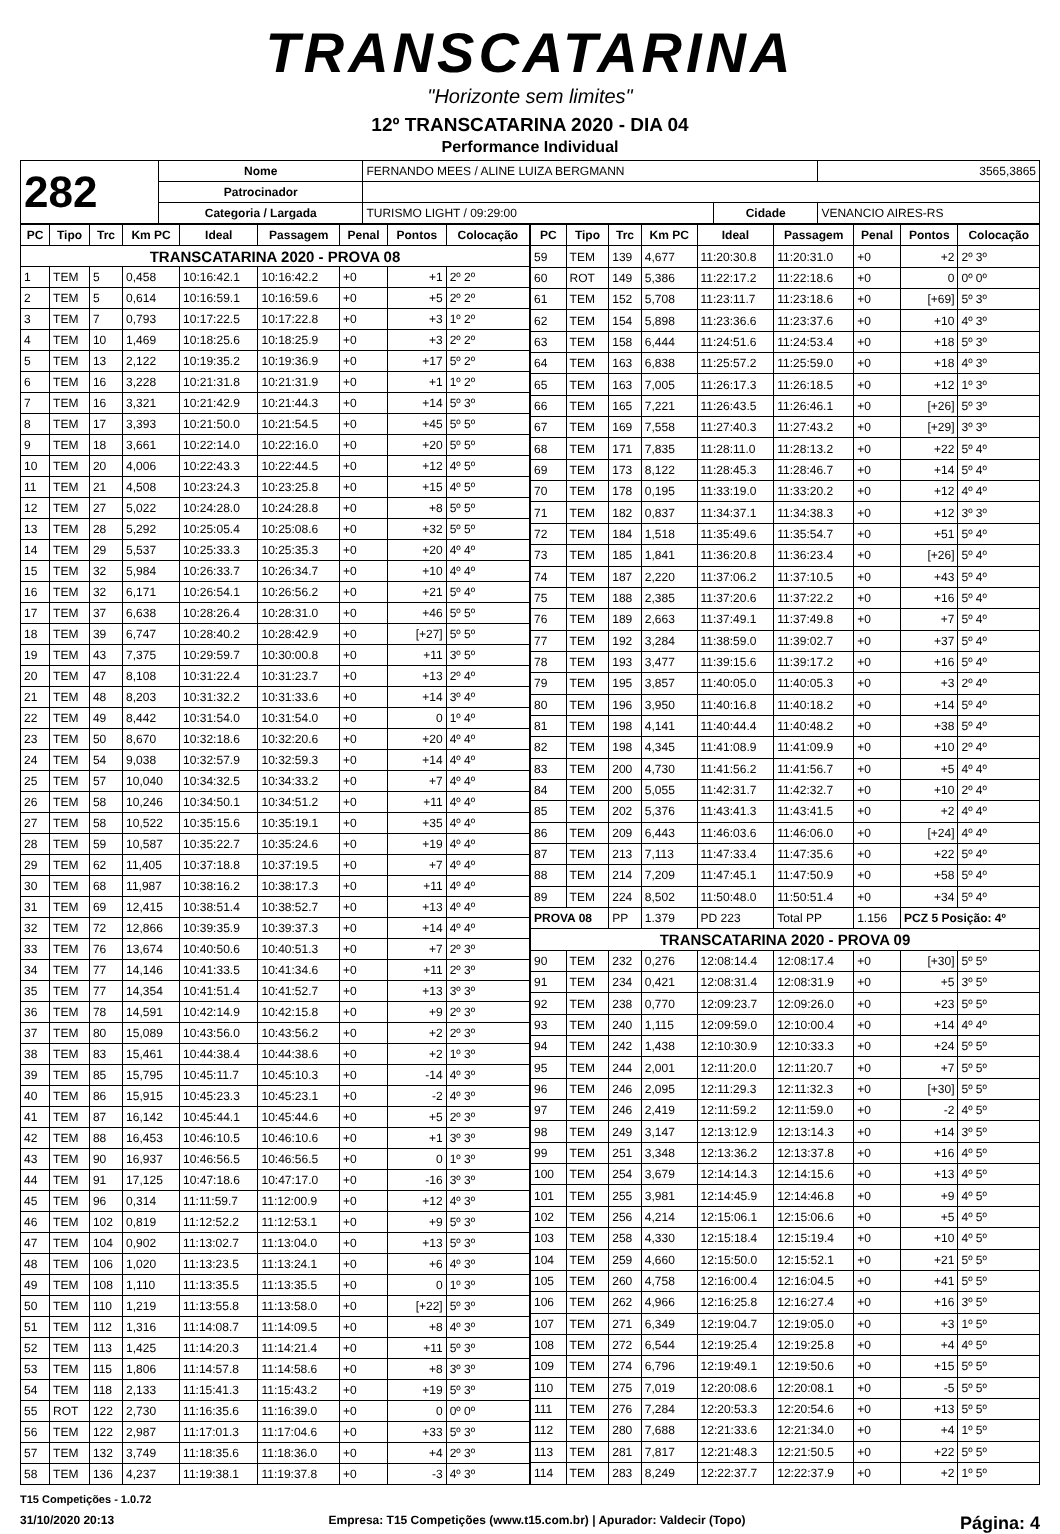TRANSCATARINA
"Horizonte sem limites"
12º TRANSCATARINA 2020 - DIA 04
Performance Individual
| 282 | Nome | FERNANDO MEES / ALINE LUIZA BERGMANN | | | 3565,3865 |
| | Patrocinador | | | | |
| | Categoria / Largada | TURISMO LIGHT / 09:29:00 | Cidade | VENANCIO AIRES-RS | |
| PC | Tipo | Trc | Km PC | Ideal | Passagem | Penal | Pontos | Colocação |
| --- | --- | --- | --- | --- | --- | --- | --- | --- |
| TRANSCATARINA 2020 - PROVA 08 | | | | | | | | |
| 1 | TEM | 5 | 0,458 | 10:16:42.1 | 10:16:42.2 | +0 | +1 | 2º 2º |
| 2 | TEM | 5 | 0,614 | 10:16:59.1 | 10:16:59.6 | +0 | +5 | 2º 2º |
| 3 | TEM | 7 | 0,793 | 10:17:22.5 | 10:17:22.8 | +0 | +3 | 1º 2º |
| 4 | TEM | 10 | 1,469 | 10:18:25.6 | 10:18:25.9 | +0 | +3 | 2º 2º |
| 5 | TEM | 13 | 2,122 | 10:19:35.2 | 10:19:36.9 | +0 | +17 | 5º 2º |
| 6 | TEM | 16 | 3,228 | 10:21:31.8 | 10:21:31.9 | +0 | +1 | 1º 2º |
| 7 | TEM | 16 | 3,321 | 10:21:42.9 | 10:21:44.3 | +0 | +14 | 5º 3º |
| 8 | TEM | 17 | 3,393 | 10:21:50.0 | 10:21:54.5 | +0 | +45 | 5º 5º |
| 9 | TEM | 18 | 3,661 | 10:22:14.0 | 10:22:16.0 | +0 | +20 | 5º 5º |
| 10 | TEM | 20 | 4,006 | 10:22:43.3 | 10:22:44.5 | +0 | +12 | 4º 5º |
| 11 | TEM | 21 | 4,508 | 10:23:24.3 | 10:23:25.8 | +0 | +15 | 4º 5º |
| 12 | TEM | 27 | 5,022 | 10:24:28.0 | 10:24:28.8 | +0 | +8 | 5º 5º |
| 13 | TEM | 28 | 5,292 | 10:25:05.4 | 10:25:08.6 | +0 | +32 | 5º 5º |
| 14 | TEM | 29 | 5,537 | 10:25:33.3 | 10:25:35.3 | +0 | +20 | 4º 4º |
| 15 | TEM | 32 | 5,984 | 10:26:33.7 | 10:26:34.7 | +0 | +10 | 4º 4º |
| 16 | TEM | 32 | 6,171 | 10:26:54.1 | 10:26:56.2 | +0 | +21 | 5º 4º |
| 17 | TEM | 37 | 6,638 | 10:28:26.4 | 10:28:31.0 | +0 | +46 | 5º 5º |
| 18 | TEM | 39 | 6,747 | 10:28:40.2 | 10:28:42.9 | +0 | [+27] | 5º 5º |
| 19 | TEM | 43 | 7,375 | 10:29:59.7 | 10:30:00.8 | +0 | +11 | 3º 5º |
| 20 | TEM | 47 | 8,108 | 10:31:22.4 | 10:31:23.7 | +0 | +13 | 2º 4º |
| 21 | TEM | 48 | 8,203 | 10:31:32.2 | 10:31:33.6 | +0 | +14 | 3º 4º |
| 22 | TEM | 49 | 8,442 | 10:31:54.0 | 10:31:54.0 | +0 | 0 | 1º 4º |
| 23 | TEM | 50 | 8,670 | 10:32:18.6 | 10:32:20.6 | +0 | +20 | 4º 4º |
| 24 | TEM | 54 | 9,038 | 10:32:57.9 | 10:32:59.3 | +0 | +14 | 4º 4º |
| 25 | TEM | 57 | 10,040 | 10:34:32.5 | 10:34:33.2 | +0 | +7 | 4º 4º |
| 26 | TEM | 58 | 10,246 | 10:34:50.1 | 10:34:51.2 | +0 | +11 | 4º 4º |
| 27 | TEM | 58 | 10,522 | 10:35:15.6 | 10:35:19.1 | +0 | +35 | 4º 4º |
| 28 | TEM | 59 | 10,587 | 10:35:22.7 | 10:35:24.6 | +0 | +19 | 4º 4º |
| 29 | TEM | 62 | 11,405 | 10:37:18.8 | 10:37:19.5 | +0 | +7 | 4º 4º |
| 30 | TEM | 68 | 11,987 | 10:38:16.2 | 10:38:17.3 | +0 | +11 | 4º 4º |
| 31 | TEM | 69 | 12,415 | 10:38:51.4 | 10:38:52.7 | +0 | +13 | 4º 4º |
| 32 | TEM | 72 | 12,866 | 10:39:35.9 | 10:39:37.3 | +0 | +14 | 4º 4º |
| 33 | TEM | 76 | 13,674 | 10:40:50.6 | 10:40:51.3 | +0 | +7 | 2º 3º |
| 34 | TEM | 77 | 14,146 | 10:41:33.5 | 10:41:34.6 | +0 | +11 | 2º 3º |
| 35 | TEM | 77 | 14,354 | 10:41:51.4 | 10:41:52.7 | +0 | +13 | 3º 3º |
| 36 | TEM | 78 | 14,591 | 10:42:14.9 | 10:42:15.8 | +0 | +9 | 2º 3º |
| 37 | TEM | 80 | 15,089 | 10:43:56.0 | 10:43:56.2 | +0 | +2 | 2º 3º |
| 38 | TEM | 83 | 15,461 | 10:44:38.4 | 10:44:38.6 | +0 | +2 | 1º 3º |
| 39 | TEM | 85 | 15,795 | 10:45:11.7 | 10:45:10.3 | +0 | -14 | 4º 3º |
| 40 | TEM | 86 | 15,915 | 10:45:23.3 | 10:45:23.1 | +0 | -2 | 4º 3º |
| 41 | TEM | 87 | 16,142 | 10:45:44.1 | 10:45:44.6 | +0 | +5 | 2º 3º |
| 42 | TEM | 88 | 16,453 | 10:46:10.5 | 10:46:10.6 | +0 | +1 | 3º 3º |
| 43 | TEM | 90 | 16,937 | 10:46:56.5 | 10:46:56.5 | +0 | 0 | 1º 3º |
| 44 | TEM | 91 | 17,125 | 10:47:18.6 | 10:47:17.0 | +0 | -16 | 3º 3º |
| 45 | TEM | 96 | 0,314 | 11:11:59.7 | 11:12:00.9 | +0 | +12 | 4º 3º |
| 46 | TEM | 102 | 0,819 | 11:12:52.2 | 11:12:53.1 | +0 | +9 | 5º 3º |
| 47 | TEM | 104 | 0,902 | 11:13:02.7 | 11:13:04.0 | +0 | +13 | 5º 3º |
| 48 | TEM | 106 | 1,020 | 11:13:23.5 | 11:13:24.1 | +0 | +6 | 4º 3º |
| 49 | TEM | 108 | 1,110 | 11:13:35.5 | 11:13:35.5 | +0 | 0 | 1º 3º |
| 50 | TEM | 110 | 1,219 | 11:13:55.8 | 11:13:58.0 | +0 | [+22] | 5º 3º |
| 51 | TEM | 112 | 1,316 | 11:14:08.7 | 11:14:09.5 | +0 | +8 | 4º 3º |
| 52 | TEM | 113 | 1,425 | 11:14:20.3 | 11:14:21.4 | +0 | +11 | 5º 3º |
| 53 | TEM | 115 | 1,806 | 11:14:57.8 | 11:14:58.6 | +0 | +8 | 3º 3º |
| 54 | TEM | 118 | 2,133 | 11:15:41.3 | 11:15:43.2 | +0 | +19 | 5º 3º |
| 55 | ROT | 122 | 2,730 | 11:16:35.6 | 11:16:39.0 | +0 | 0 | 0º 0º |
| 56 | TEM | 122 | 2,987 | 11:17:01.3 | 11:17:04.6 | +0 | +33 | 5º 3º |
| 57 | TEM | 132 | 3,749 | 11:18:35.6 | 11:18:36.0 | +0 | +4 | 2º 3º |
| 58 | TEM | 136 | 4,237 | 11:19:38.1 | 11:19:37.8 | +0 | -3 | 4º 3º |
| PC | Tipo | Trc | Km PC | Ideal | Passagem | Penal | Pontos | Colocação |
| --- | --- | --- | --- | --- | --- | --- | --- | --- |
| 59 | TEM | 139 | 4,677 | 11:20:30.8 | 11:20:31.0 | +0 | +2 | 2º 3º |
| 60 | ROT | 149 | 5,386 | 11:22:17.2 | 11:22:18.6 | +0 | 0 | 0º 0º |
| 61 | TEM | 152 | 5,708 | 11:23:11.7 | 11:23:18.6 | +0 | [+69] | 5º 3º |
| 62 | TEM | 154 | 5,898 | 11:23:36.6 | 11:23:37.6 | +0 | +10 | 4º 3º |
| 63 | TEM | 158 | 6,444 | 11:24:51.6 | 11:24:53.4 | +0 | +18 | 5º 3º |
| 64 | TEM | 163 | 6,838 | 11:25:57.2 | 11:25:59.0 | +0 | +18 | 4º 3º |
| 65 | TEM | 163 | 7,005 | 11:26:17.3 | 11:26:18.5 | +0 | +12 | 1º 3º |
| 66 | TEM | 165 | 7,221 | 11:26:43.5 | 11:26:46.1 | +0 | [+26] | 5º 3º |
| 67 | TEM | 169 | 7,558 | 11:27:40.3 | 11:27:43.2 | +0 | [+29] | 3º 3º |
| 68 | TEM | 171 | 7,835 | 11:28:11.0 | 11:28:13.2 | +0 | +22 | 5º 4º |
| 69 | TEM | 173 | 8,122 | 11:28:45.3 | 11:28:46.7 | +0 | +14 | 5º 4º |
| 70 | TEM | 178 | 0,195 | 11:33:19.0 | 11:33:20.2 | +0 | +12 | 4º 4º |
| 71 | TEM | 182 | 0,837 | 11:34:37.1 | 11:34:38.3 | +0 | +12 | 3º 3º |
| 72 | TEM | 184 | 1,518 | 11:35:49.6 | 11:35:54.7 | +0 | +51 | 5º 4º |
| 73 | TEM | 185 | 1,841 | 11:36:20.8 | 11:36:23.4 | +0 | [+26] | 5º 4º |
| 74 | TEM | 187 | 2,220 | 11:37:06.2 | 11:37:10.5 | +0 | +43 | 5º 4º |
| 75 | TEM | 188 | 2,385 | 11:37:20.6 | 11:37:22.2 | +0 | +16 | 5º 4º |
| 76 | TEM | 189 | 2,663 | 11:37:49.1 | 11:37:49.8 | +0 | +7 | 5º 4º |
| 77 | TEM | 192 | 3,284 | 11:38:59.0 | 11:39:02.7 | +0 | +37 | 5º 4º |
| 78 | TEM | 193 | 3,477 | 11:39:15.6 | 11:39:17.2 | +0 | +16 | 5º 4º |
| 79 | TEM | 195 | 3,857 | 11:40:05.0 | 11:40:05.3 | +0 | +3 | 2º 4º |
| 80 | TEM | 196 | 3,950 | 11:40:16.8 | 11:40:18.2 | +0 | +14 | 5º 4º |
| 81 | TEM | 198 | 4,141 | 11:40:44.4 | 11:40:48.2 | +0 | +38 | 5º 4º |
| 82 | TEM | 198 | 4,345 | 11:41:08.9 | 11:41:09.9 | +0 | +10 | 2º 4º |
| 83 | TEM | 200 | 4,730 | 11:41:56.2 | 11:41:56.7 | +0 | +5 | 4º 4º |
| 84 | TEM | 200 | 5,055 | 11:42:31.7 | 11:42:32.7 | +0 | +10 | 2º 4º |
| 85 | TEM | 202 | 5,376 | 11:43:41.3 | 11:43:41.5 | +0 | +2 | 4º 4º |
| 86 | TEM | 209 | 6,443 | 11:46:03.6 | 11:46:06.0 | +0 | [+24] | 4º 4º |
| 87 | TEM | 213 | 7,113 | 11:47:33.4 | 11:47:35.6 | +0 | +22 | 5º 4º |
| 88 | TEM | 214 | 7,209 | 11:47:45.1 | 11:47:50.9 | +0 | +58 | 5º 4º |
| 89 | TEM | 224 | 8,502 | 11:50:48.0 | 11:50:51.4 | +0 | +34 | 5º 4º |
| PROVA 08 | | PP | 1.379 | PD 223 | Total PP | 1.156 | PCZ 5 Posição: 4º | |
| TRANSCATARINA 2020 - PROVA 09 | | | | | | | | |
| 90 | TEM | 232 | 0,276 | 12:08:14.4 | 12:08:17.4 | +0 | [+30] | 5º 5º |
| 91 | TEM | 234 | 0,421 | 12:08:31.4 | 12:08:31.9 | +0 | +5 | 3º 5º |
| 92 | TEM | 238 | 0,770 | 12:09:23.7 | 12:09:26.0 | +0 | +23 | 5º 5º |
| 93 | TEM | 240 | 1,115 | 12:09:59.0 | 12:10:00.4 | +0 | +14 | 4º 4º |
| 94 | TEM | 242 | 1,438 | 12:10:30.9 | 12:10:33.3 | +0 | +24 | 5º 5º |
| 95 | TEM | 244 | 2,001 | 12:11:20.0 | 12:11:20.7 | +0 | +7 | 5º 5º |
| 96 | TEM | 246 | 2,095 | 12:11:29.3 | 12:11:32.3 | +0 | [+30] | 5º 5º |
| 97 | TEM | 246 | 2,419 | 12:11:59.2 | 12:11:59.0 | +0 | -2 | 4º 5º |
| 98 | TEM | 249 | 3,147 | 12:13:12.9 | 12:13:14.3 | +0 | +14 | 3º 5º |
| 99 | TEM | 251 | 3,348 | 12:13:36.2 | 12:13:37.8 | +0 | +16 | 4º 5º |
| 100 | TEM | 254 | 3,679 | 12:14:14.3 | 12:14:15.6 | +0 | +13 | 4º 5º |
| 101 | TEM | 255 | 3,981 | 12:14:45.9 | 12:14:46.8 | +0 | +9 | 4º 5º |
| 102 | TEM | 256 | 4,214 | 12:15:06.1 | 12:15:06.6 | +0 | +5 | 4º 5º |
| 103 | TEM | 258 | 4,330 | 12:15:18.4 | 12:15:19.4 | +0 | +10 | 4º 5º |
| 104 | TEM | 259 | 4,660 | 12:15:50.0 | 12:15:52.1 | +0 | +21 | 5º 5º |
| 105 | TEM | 260 | 4,758 | 12:16:00.4 | 12:16:04.5 | +0 | +41 | 5º 5º |
| 106 | TEM | 262 | 4,966 | 12:16:25.8 | 12:16:27.4 | +0 | +16 | 3º 5º |
| 107 | TEM | 271 | 6,349 | 12:19:04.7 | 12:19:05.0 | +0 | +3 | 1º 5º |
| 108 | TEM | 272 | 6,544 | 12:19:25.4 | 12:19:25.8 | +0 | +4 | 4º 5º |
| 109 | TEM | 274 | 6,796 | 12:19:49.1 | 12:19:50.6 | +0 | +15 | 5º 5º |
| 110 | TEM | 275 | 7,019 | 12:20:08.6 | 12:20:08.1 | +0 | -5 | 5º 5º |
| 111 | TEM | 276 | 7,284 | 12:20:53.3 | 12:20:54.6 | +0 | +13 | 5º 5º |
| 112 | TEM | 280 | 7,688 | 12:21:33.6 | 12:21:34.0 | +0 | +4 | 1º 5º |
| 113 | TEM | 281 | 7,817 | 12:21:48.3 | 12:21:50.5 | +0 | +22 | 5º 5º |
| 114 | TEM | 283 | 8,249 | 12:22:37.7 | 12:22:37.9 | +0 | +2 | 1º 5º |
T15 Competições - 1.0.72
31/10/2020 20:13 Empresa: T15 Competições (www.t15.com.br) | Apurador: Valdecir (Topo) Página: 4